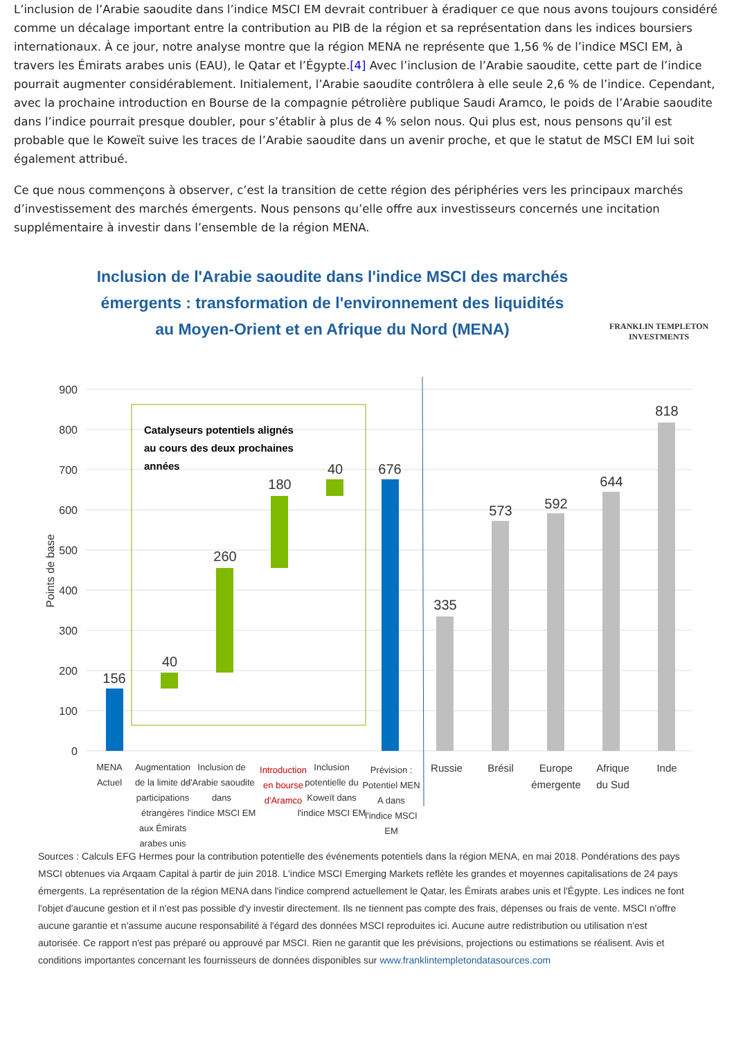L’inclusion de l’Arabie saoudite dans l’indice MSCI EM devrait contribuer à éradiquer ce que nous avons toujours considéré comme un décalage important entre la contribution au PIB de la région et sa représentation dans les indices boursiers internationaux. À ce jour, notre analyse montre que la région MENA ne représente que 1,56 % de l’indice MSCI EM, à travers les Émirats arabes unis (EAU), le Qatar et l’Égypte.[4] Avec l’inclusion de l’Arabie saoudite, cette part de l’indice pourrait augmenter considérablement. Initialement, l’Arabie saoudite contrôlera à elle seule 2,6 % de l’indice. Cependant, avec la prochaine introduction en Bourse de la compagnie pétrolière publique Saudi Aramco, le poids de l’Arabie saoudite dans l’indice pourrait presque doubler, pour s’établir à plus de 4 % selon nous. Qui plus est, nous pensons qu’il est probable que le Koweït suive les traces de l’Arabie saoudite dans un avenir proche, et que le statut de MSCI EM lui soit également attribué.
Ce que nous commençons à observer, c’est la transition de cette région des périphéries vers les principaux marchés d’investissement des marchés émergents. Nous pensons qu’elle offre aux investisseurs concernés une incitation supplémentaire à investir dans l’ensemble de la région MENA.
Inclusion de l'Arabie saoudite dans l'indice MSCI des marchés émergents : transformation de l'environnement des liquidités au Moyen-Orient et en Afrique du Nord (MENA)
FRANKLIN TEMPLETON
INVESTMENTS
900
800
700
600
500
400
300
200
100
0
Points de base
Catalyseurs potentiels alignés
au cours des deux prochaines
années
156
40
260
180
40
676
335
573
592
644
818
MENA
Actuel
Augmentation
de la limite de
participations
étrangères
aux Émirats
arabes unis
Inclusion de
l'Arabie saoudite
dans
l'indice MSCI EM
Introduction
en bourse
d'Aramco
Inclusion
potentielle du
Koweït dans
l'indice MSCI EM
Prévision :
Potentiel MEN
A dans
l'indice MSCI
EM
Russie
Brésil
Europe
émergente
Afrique
du Sud
Inde
Sources : Calculs EFG Hermes pour la contribution potentielle des événements potentiels dans la région MENA, en mai 2018. Pondérations des pays MSCI obtenues via Arqaam Capital à partir de juin 2018. L'indice MSCI Emerging Markets reflète les grandes et moyennes capitalisations de 24 pays émergents. La représentation de la région MENA dans l'indice comprend actuellement le Qatar, les Émirats arabes unis et l'Égypte. Les indices ne font l'objet d'aucune gestion et il n'est pas possible d'y investir directement. Ils ne tiennent pas compte des frais, dépenses ou frais de vente. MSCI n'offre aucune garantie et n'assume aucune responsabilité à l'égard des données MSCI reproduites ici. Aucune autre redistribution ou utilisation n'est autorisée. Ce rapport n'est pas préparé ou approuvé par MSCI. Rien ne garantit que les prévisions, projections ou estimations se réalisent. Avis et conditions importantes concernant les fournisseurs de données disponibles sur www.franklintempletondatasources.com